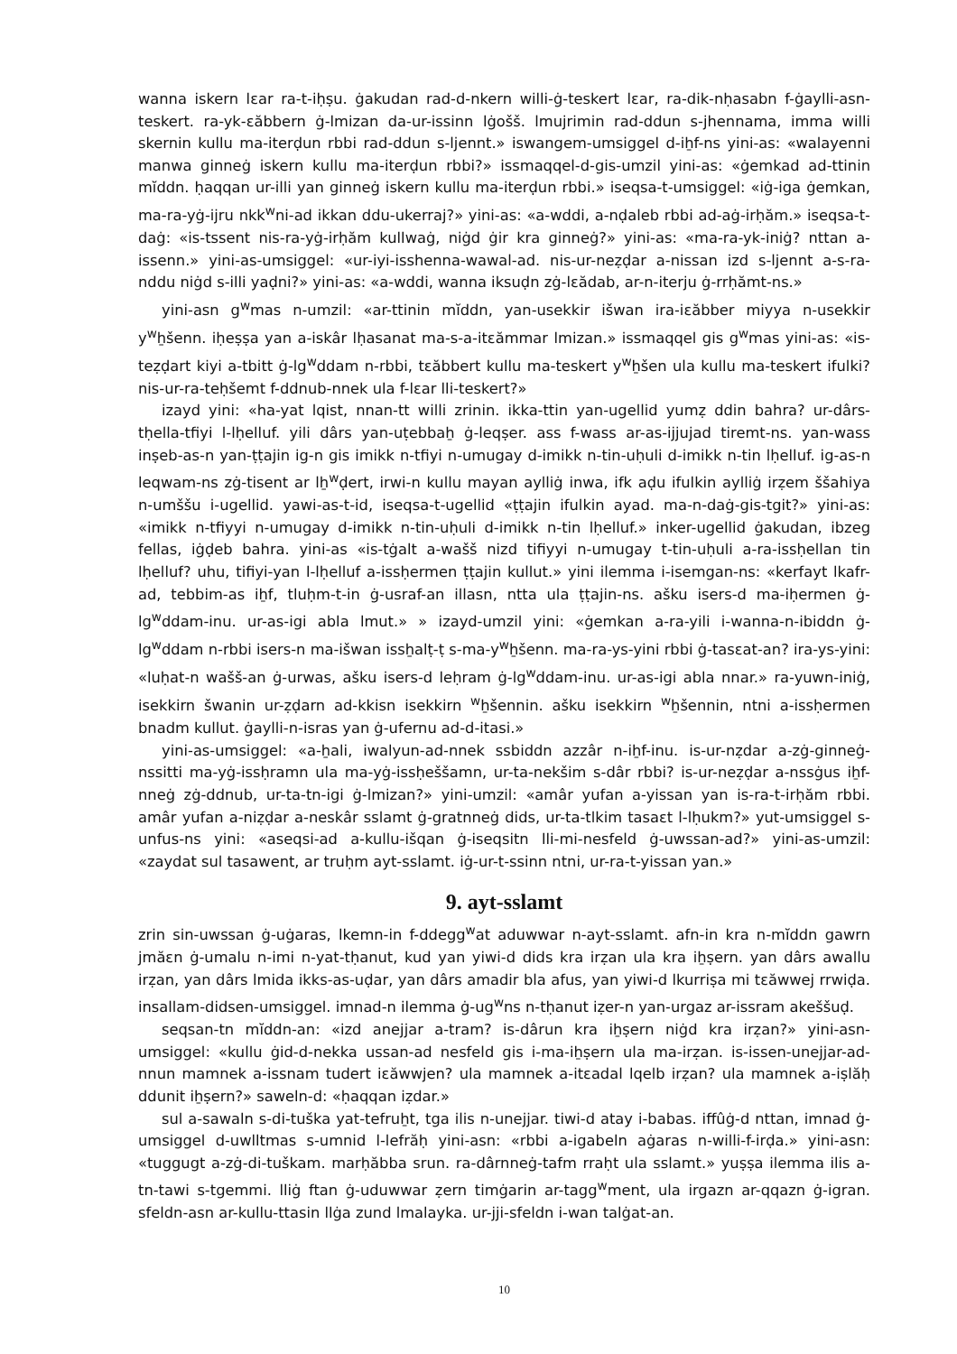wanna iskern lɛar ra-t-iḥṣu. ġakudan rad-d-nkern willi-ġ-teskert lɛar, ra-dik-nḥasabn f-ġaylli-asn-teskert. ra-yk-ɛăbbern ġ-lmizan da-ur-issinn lġošš. lmujrimin rad-ddun s-jhennama, imma willi skernin kullu ma-iterḍun rbbi rad-ddun s-ljennt.» iswangem-umsiggel d-iẖf-ns yini-as: «walayenni manwa ginneġ iskern kullu ma-iterḍun rbbi?» issmaqqel-d-gis-umzil yini-as: «ġemkad ad-ttinin mĭddn. ḥaqqan ur-illi yan ginneġ iskern kullu ma-iterḍun rbbi.» iseqsa-t-umsiggel: «iġ-iga ġemkan, ma-ra-yġ-ijru nkk<sup>w</sup>ni-ad ikkan ddu-ukerraj?» yini-as: «a-wddi, a-nḍaleb rbbi ad-aġ-irḥăm.» iseqsa-t-daġ: «is-tssent nis-ra-yġ-irḥăm kullwaġ, niġd ġir kra ginneġ?» yini-as: «ma-ra-yk-iniġ? nttan a-issenn.» yini-as-umsiggel: «ur-iyi-isshenna-wawal-ad. nis-ur-neẓḍar a-nissan izd s-ljennt a-s-ra-nddu niġd s-illi yaḍni?» yini-as: «a-wddi, wanna iksuḍn zġ-lɛădab, ar-n-iterju ġ-rrḥămt-ns.»
yini-asn g<sup>w</sup>mas n-umzil: «ar-ttinin mĭddn, yan-usekkir išwan ira-iɛăbber miyya n-usekkir y<sup>w</sup>ẖšenn. iḥeṣṣa yan a-iskâr lḥasanat ma-s-a-itɛămmar lmizan.» issmaqqel gis g<sup>w</sup>mas yini-as: «is-teẓḍart kiyi a-tbitt ġ-lg<sup>w</sup>ddam n-rbbi, tɛăbbert kullu ma-teskert y<sup>w</sup>ẖšen ula kullu ma-teskert ifulki? nis-ur-ra-teḥšemt f-ddnub-nnek ula f-lɛar lli-teskert?»
izayd yini: «ha-yat lqist, nnan-tt willi zrinin. ikka-ttin yan-ugellid yumẓ ddin bahra? ur-dârs-tḥella-tfiyi l-lḥelluf. yili dârs yan-uṭebbaẖ ġ-leqṣer. ass f-wass ar-as-ijjujad tiremt-ns. yan-wass inṣeb-as-n yan-ṭṭajin ig-n gis imikk n-tfiyi n-umugay d-imikk n-tin-uḥuli d-imikk n-tin lḥelluf. ig-as-n leqwam-ns zġ-tisent ar lẖ<sup>w</sup>ḍert, irwi-n kullu mayan aylliġ inwa, ifk aḍu ifulkin aylliġ irẓem ššahiya n-umššu i-ugellid. yawi-as-t-id, iseqsa-t-ugellid «ṭṭajin ifulkin ayad. ma-n-daġ-gis-tgit?» yini-as: «imikk n-tfiyyi n-umugay d-imikk n-tin-uḥuli d-imikk n-tin lḥelluf.» inker-ugellid ġakudan, ibzeg fellas, iġḍeb bahra. yini-as «is-tġalt a-wašš nizd tifiyyi n-umugay t-tin-uḥuli a-ra-issḥellan tin lḥelluf? uhu, tifiyi-yan l-lḥelluf a-issḥermen ṭṭajin kullut.» yini ilemma i-isemgan-ns: «kerfayt lkafr-ad, tebbim-as iẖf, tluḥm-t-in ġ-usraf-an illasn, ntta ula ṭṭajin-ns. ašku isers-d ma-iḥermen ġ-lg<sup>w</sup>ddam-inu. ur-as-igi abla lmut.» » izayd-umzil yini: «ġemkan a-ra-yili i-wanna-n-ibiddn ġ-lg<sup>w</sup>ddam n-rbbi isers-n ma-išwan issẖalṭ-ṭ s-ma-y<sup>w</sup>ẖšenn. ma-ra-ys-yini rbbi ġ-tasɛat-an? ira-ys-yini: «luḥat-n wašš-an ġ-urwas, ašku isers-d leḥram ġ-lg<sup>w</sup>ddam-inu. ur-as-igi abla nnar.» ra-yuwn-iniġ, isekkirn šwanin ur-ẓḍarn ad-kkisn isekkirn <sup>w</sup>ẖšennin. ašku isekkirn <sup>w</sup>ẖšennin, ntni a-issḥermen bnadm kullut. ġaylli-n-isras yan ġ-ufernu ad-d-itasi.»
yini-as-umsiggel: «a-ẖali, iwalyun-ad-nnek ssbiddn azzâr n-iẖf-inu. is-ur-nẓdar a-zġ-ginneġ-nssitti ma-yġ-issḥramn ula ma-yġ-issḥeššamn, ur-ta-nekšim s-dâr rbbi? is-ur-neẓḍar a-nssġus iẖf-nneġ zġ-ddnub, ur-ta-tn-igi ġ-lmizan?» yini-umzil: «amâr yufan a-yissan yan is-ra-t-irḥăm rbbi. amâr yufan a-niẓḍar a-neskâr sslamt ġ-gratnneġ dids, ur-ta-tlkim tasaɛt l-lḥukm?» yut-umsiggel s-unfus-ns yini: «aseqsi-ad a-kullu-išqan ġ-iseqsitn lli-mi-nesfeld ġ-uwssan-ad?» yini-as-umzil: «zaydat sul tasawent, ar truḥm ayt-sslamt. iġ-ur-t-ssinn ntni, ur-ra-t-yissan yan.»
9. ayt-sslamt
zrin sin-uwssan ġ-uġaras, lkemn-in f-ddegg<sup>w</sup>at aduwwar n-ayt-sslamt. afn-in kra n-mĭddn gawrn jmăɛn ġ-umalu n-imi n-yat-tḥanut, kud yan yiwi-d dids kra irẓan ula kra iẖṣern. yan dârs awallu irẓan, yan dârs lmida ikks-as-uḍar, yan dârs amadir bla afus, yan yiwi-d lkurriṣa mi tɛăwwej rrwiḍa. insallam-didsen-umsiggel. imnad-n ilemma ġ-ug<sup>w</sup>ns n-tḥanut iẓer-n yan-urgaz ar-issram akeššuḍ.
seqsan-tn mĭddn-an: «izd anejjar a-tram? is-dârun kra iẖṣern niġd kra irẓan?» yini-asn-umsiggel: «kullu ġid-d-nekka ussan-ad nesfeld gis i-ma-iẖṣern ula ma-irẓan. is-issen-unejjar-ad-nnun mamnek a-issnam tudert iɛăwwjen? ula mamnek a-itɛadal lqelb irẓan? ula mamnek a-iṣlăḥ ddunit iẖṣern?» saweln-d: «ḥaqqan iẓdar.»
sul a-sawaln s-di-tuška yat-tefruẖt, tga ilis n-unejjar. tiwi-d atay i-babas. iffûġ-d nttan, imnad ġ-umsiggel d-uwlltmas s-umnid l-lefrăḥ yini-asn: «rbbi a-igabeln aġaras n-willi-f-irḍa.» yini-asn: «tuggugt a-zġ-di-tuškam. marḥăbba srun. ra-dârnneġ-tafm rraḥt ula sslamt.» yuṣṣa ilemma ilis a-tn-tawi s-tgemmi. lliġ ftan ġ-uduwwar ẓern timġarin ar-tagg<sup>w</sup>ment, ula irgazn ar-qqazn ġ-igran. sfeldn-asn ar-kullu-ttasin llġa zund lmalayka. ur-jji-sfeldn i-wan talġat-an.
10